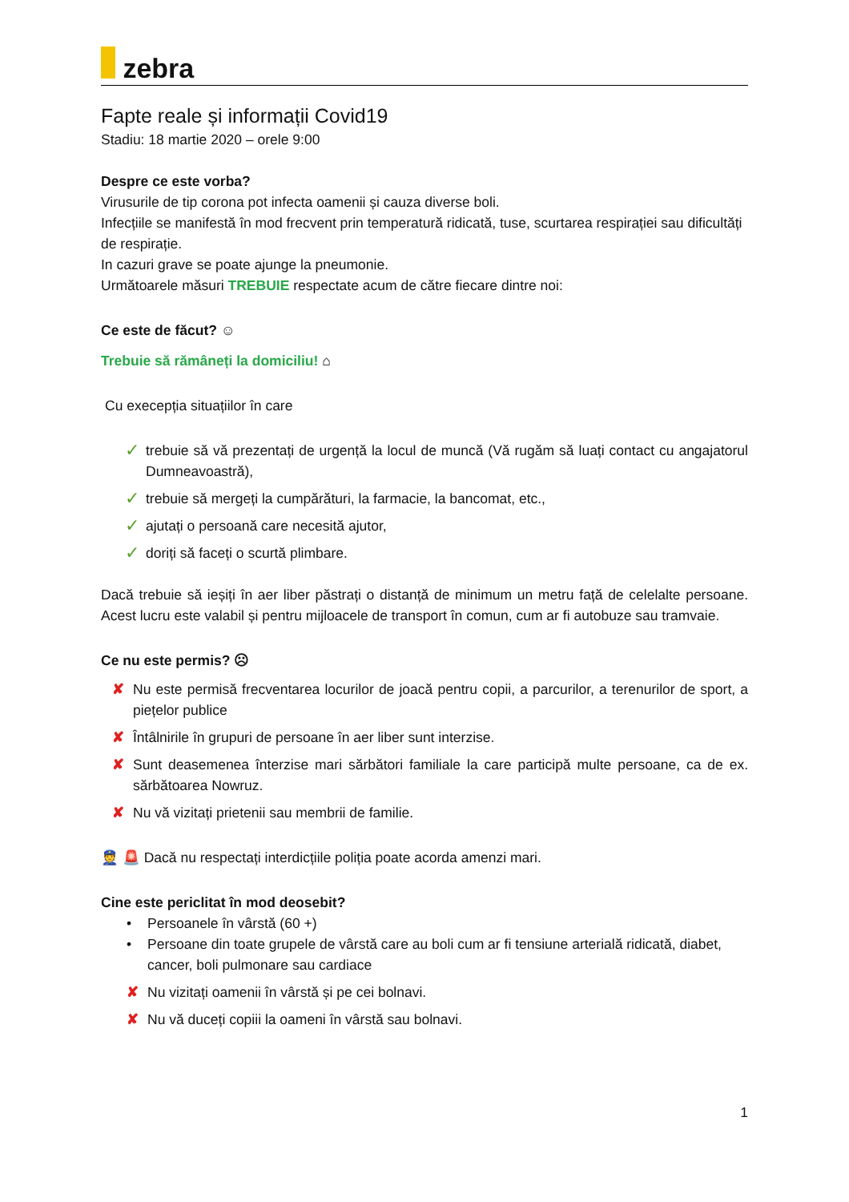zebra
Fapte reale și informații Covid19
Stadiu: 18 martie 2020 – orele 9:00
Despre ce este vorba?
Virusurile de tip corona pot infecta oamenii și cauza diverse boli.
Infecțiile se manifestă în mod frecvent prin temperatură ridicată, tuse, scurtarea respirației sau dificultăți de respirație.
In cazuri grave se poate ajunge la pneumonie.
Următoarele măsuri TREBUIE respectate acum de către fiecare dintre noi:
Ce este de făcut? ☺
Trebuie să rămâneți la domiciliu! ⌂
Cu execepția situațiilor în care
✓ trebuie să vă prezentați de urgență la locul de muncă (Vă rugăm să luați contact cu angajatorul Dumneavoastră),
✓ trebuie să mergeți la cumpărături, la farmacie, la bancomat, etc.,
✓ ajutați o persoană care necesită ajutor,
✓ doriți să faceți o scurtă plimbare.
Dacă trebuie să ieșiți în aer liber păstrați o distanță de minimum un metru față de celelalte persoane. Acest lucru este valabil și pentru mijloacele de transport în comun, cum ar fi autobuze sau tramvaie.
Ce nu este permis? ☹
✘ Nu este permisă frecventarea locurilor de joacă pentru copii, a parcurilor, a terenurilor de sport, a piețelor publice
✘ Întâlnirile în grupuri de persoane în aer liber sunt interzise.
✘ Sunt deasemenea înterzise mari sărbători familiale la care participă multe persoane, ca de ex. sărbătoarea Nowruz.
✘ Nu vă vizitați prietenii sau membrii de familie.
👮 🚨 Dacă nu respectați interdicțiile poliția poate acorda amenzi mari.
Cine este periclitat în mod deosebit?
• Persoanele în vârstă (60 +)
• Persoane din toate grupele de vârstă care au boli cum ar fi tensiune arterială ridicată, diabet, cancer, boli pulmonare sau cardiace
✘ Nu vizitați oamenii în vârstă și pe cei bolnavi.
✘ Nu vă duceți copiii la oameni în vârstă sau bolnavi.
1